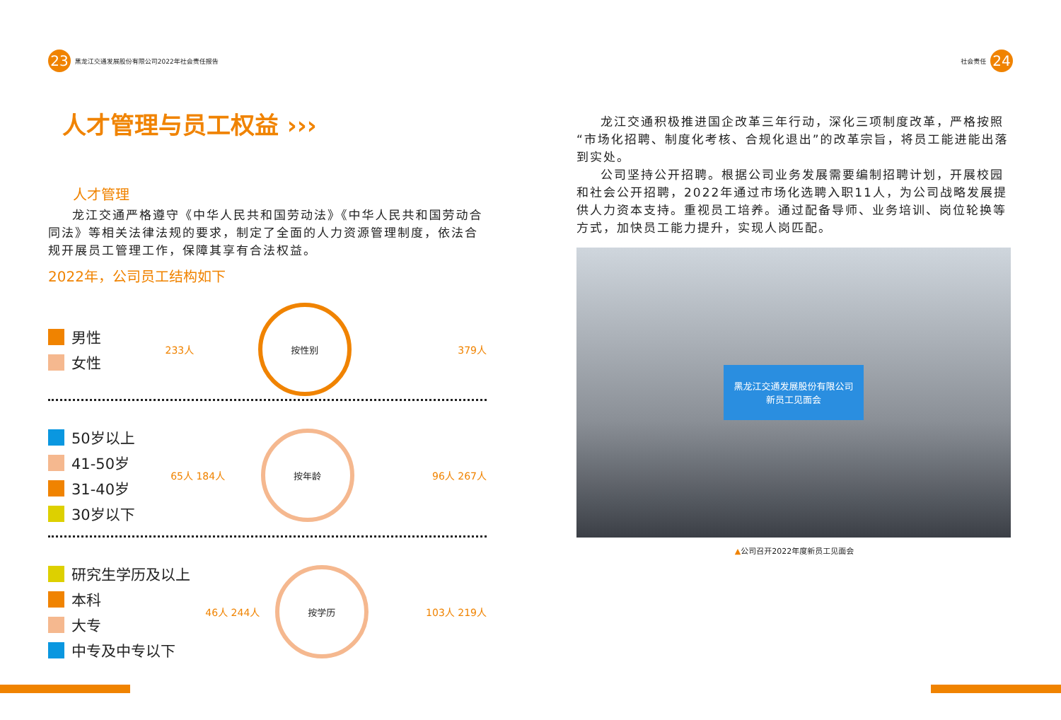23 黑龙江交通发展股份有限公司2022年社会责任报告
社会责任 24
人才管理与员工权益 ›››
人才管理
龙江交通严格遵守《中华人民共和国劳动法》《中华人民共和国劳动合同法》等相关法律法规的要求，制定了全面的人力资源管理制度，依法合规开展员工管理工作，保障其享有合法权益。
2022年，公司员工结构如下
男性
女性
233人
按性别
379人
50岁以上
41-50岁
31-40岁
30岁以下
65人 184人
按年龄
96人 267人
研究生学历及以上
本科
大专
中专及中专以下
46人 244人
按学历
103人 219人
龙江交通积极推进国企改革三年行动，深化三项制度改革，严格按照“市场化招聘、制度化考核、合规化退出”的改革宗旨，将员工能进能出落到实处。
公司坚持公开招聘。根据公司业务发展需要编制招聘计划，开展校园和社会公开招聘，2022年通过市场化选聘入职11人，为公司战略发展提供人力资本支持。重视员工培养。通过配备导师、业务培训、岗位轮换等方式，加快员工能力提升，实现人岗匹配。
黑龙江交通发展股份有限公司
新员工见面会
▲公司召开2022年度新员工见面会